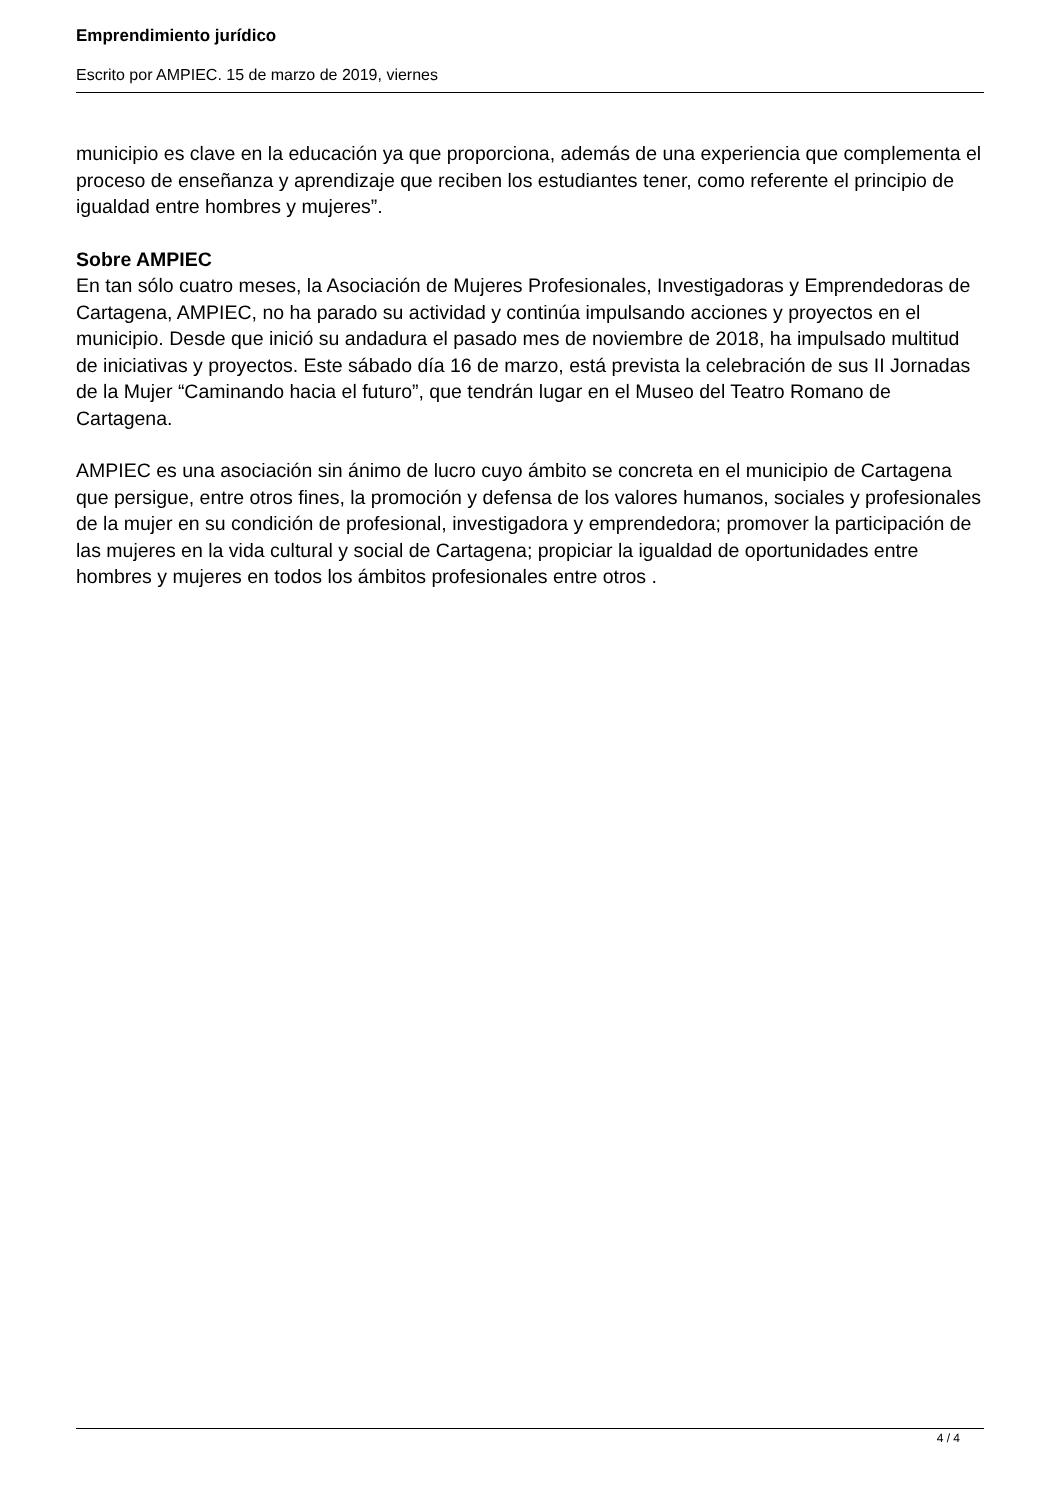Emprendimiento jurídico
Escrito por AMPIEC. 15 de marzo de 2019, viernes
municipio es clave en la educación ya que proporciona, además de una experiencia que complementa el proceso de enseñanza y aprendizaje que reciben los estudiantes tener, como referente el principio de igualdad entre hombres y mujeres”.
Sobre AMPIEC
En tan sólo cuatro meses, la Asociación de Mujeres Profesionales, Investigadoras y Emprendedoras de Cartagena, AMPIEC, no ha parado su actividad y continúa impulsando acciones y proyectos en el municipio. Desde que inició su andadura el pasado mes de noviembre de 2018, ha impulsado multitud de iniciativas y proyectos. Este sábado día 16 de marzo, está prevista la celebración de sus II Jornadas de la Mujer “Caminando hacia el futuro”, que tendrán lugar en el Museo del Teatro Romano de Cartagena.
AMPIEC es una asociación sin ánimo de lucro cuyo ámbito se concreta en el municipio de Cartagena que persigue, entre otros fines, la promoción y defensa de los valores humanos, sociales y profesionales de la mujer en su condición de profesional, investigadora y emprendedora; promover la participación de las mujeres en la vida cultural y social de Cartagena; propiciar la igualdad de oportunidades entre hombres y mujeres en todos los ámbitos profesionales entre otros .
4 / 4